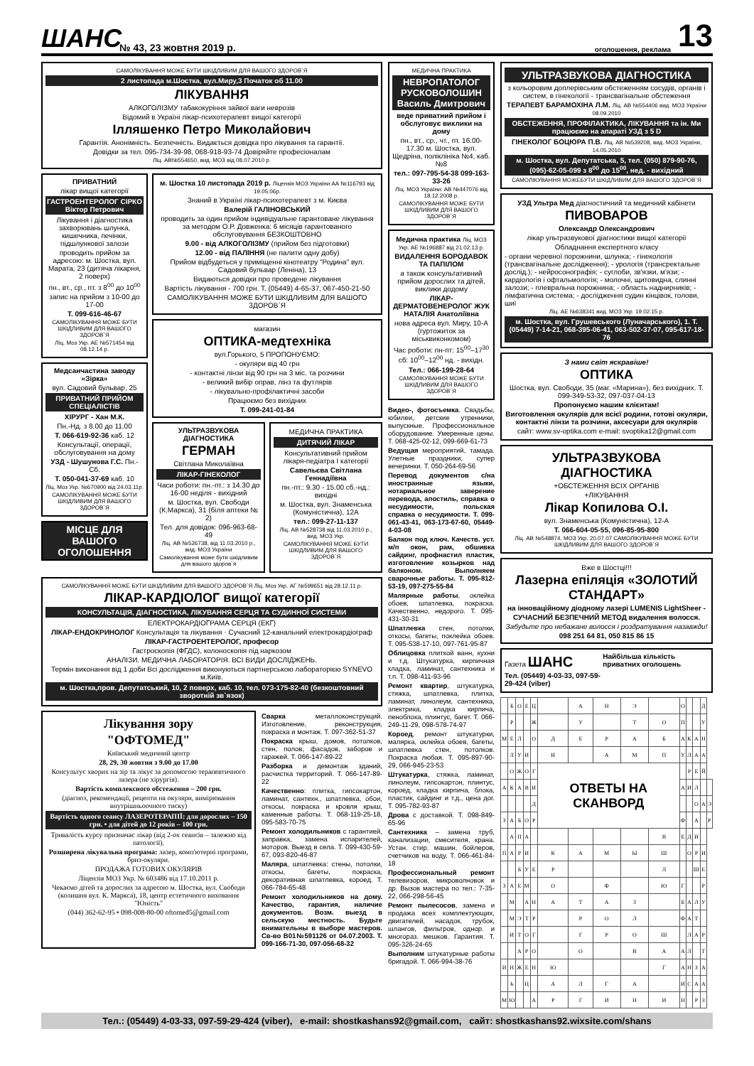ШАНС
№ 43, 23 жовтня 2019 р.
оголошення, реклама
13
САМОЛІКУВАННЯ МОЖЕ БУТИ ШКІДЛИВИМ ДЛЯ ВАШОГО ЗДОРОВ`Я
2 листопада м.Шостка, вул.Миру,3 Початок об 11.00
ЛІКУВАННЯ
АЛКОГОЛІЗМУ табакокуріння зайвої ваги неврозів
Відомий в Україні лікар-психотерапевт вищої категорії
Ілляшенко Петро Миколайович
Гарантія. Анонімність. Безпечність. Видається довідка про лікування та гарантії.
Довідки за тел. 095-734-39-98, 068-918-93-74 Довіряйте професіоналам
Ліц. АВ№554650, вид. МОЗ від 08.07.2010 р.
ПРИВАТНИЙ
лікар вищої категорії
ГАСТРОЕНТЕРОЛОГ СІРКО Віктор Петрович
Лікування і діагностика захворювань шлунка, кишечника, печінки, підшлункової залози
проводить прийом за адресою: м. Шостка, вул. Марата, 23 (дитяча лікарня, 2 поверх)
пн., вт., ср., пт. з 8<sup>00</sup> до 10<sup>00</sup>
запис на прийом з 10-00 до 17-00
Т. 099-616-46-67
САМОЛІКУВАННЯ МОЖЕ БУТИ ШКІДЛИВИМ ДЛЯ ВАШОГО ЗДОРОВ`Я
Ліц. Моз Укр. АЕ №571454 від 08.12.14 р.
Медсанчастина заводу «Зірка»
вул. Садовий бульвар, 25
ПРИВАТНИЙ ПРИЙОМ СПЕЦІАЛІСТІВ
ХІРУРГ - Хан М.К.
Пн.-Нд. з 8.00 до 11.00
Т. 066-619-92-36 каб. 12
Консультації, операції, обслуговування на дому
УЗД - Шушунова Г.С. Пн.-Сб.
Т. 050-041-37-69 каб. 10
Ліц. Моз Укр. №670900 від 24.03.11р.
САМОЛІКУВАННЯ МОЖЕ БУТИ ШКІДЛИВИМ ДЛЯ ВАШОГО ЗДОРОВ`Я
МІСЦЕ ДЛЯ ВАШОГО ОГОЛОШЕННЯ
м. Шостка 10 листопада 2019 р. Ліцензія МОЗ України АА №116793 від 19.05.06р.
Знаний в Україні лікар-психотерапевт з м. Києва
Валерій ГАЛІНОВСЬКИЙ
проводить за один прийом індивідуальне гарантоване лікування за методом О.Р. Довженка: 6 місяців гарантованого обслуговування БЕЗКОШТОВНО
9.00 - від АЛКОГОЛІЗМУ (прийом без підготовки)
12.00 - від ПАЛІННЯ (не палити одну добу)
Прийом відбудеться у приміщенні кінотеатру "Родина" вул. Садовий бульвар (Леніна), 13
Видаються довідки про проведене лікування
Вартість лікування - 700 грн. Т. (05449) 4-65-37, 067-450-21-50
САМОЛІКУВАННЯ МОЖЕ БУТИ ШКІДЛИВИМ ДЛЯ ВАШОГО ЗДОРОВ`Я
магазин
ОПТИКА-медтехніка
вул.Горького, 5 ПРОПОНУЄМО:
- окуляри від 40 грн
- контактні лінзи від 90 грн на 3 міс. та розчини
- великий вибір оправ, лінз та футлярів
- лікувально-профілактичні засоби
Працюємо без вихідних
Т. 099-241-01-84
УЛЬТРАЗВУКОВА ДІАГНОСТИКА
ГЕРМАН
Світлана Миколаївна
ЛІКАР-ГІНЕКОЛОГ
Часи роботи: пн.-пт.: з 14.30 до 16-00 неділя - вихідний
м. Шостка, вул. Свободи (К.Маркса), 31 (біля аптеки № 2)
Тел. для довідок: 096-963-68-49
Ліц. АВ №526738, від 11.03.2010 р., вид. МОЗ України
Самолікування може бути шкідливим для вашого здоров`я
МЕДИЧНА ПРАКТИКА
ДИТЯЧИЙ ЛІКАР
Консультативний прийом лікаря-педіатра І категорії
Савельєва Світлана Геннадіївна
пн.-пт.: 9.30 - 15.00 сб.-нд.: вихідні
м. Шостка, вул. Знаменська (Комуністична), 12А
тел.: 099-27-11-137
Ліц. АВ №528738 від 11.03.2010 р., вид. МОЗ Укр.
САМОЛІКУВАННЯ МОЖЕ БУТИ ШКІДЛИВИМ ДЛЯ ВАШОГО ЗДОРОВ`Я
САМОЛІКУВАННЯ МОЖЕ БУТИ ШКІДЛИВИМ ДЛЯ ВАШОГО ЗДОРОВ`Я Ліц. Моз Укр. АГ №599651 від 28.12.11 р.
ЛІКАР-КАРДІОЛОГ вищої категорії
КОНСУЛЬТАЦІЯ, ДІАГНОСТИКА, ЛІКУВАННЯ СЕРЦЯ ТА СУДИННОЇ СИСТЕМИ
ЕЛЕКТРОКАРДІОГРАМА СЕРЦЯ (ЕКГ)
ЛІКАР-ЕНДОКРИНОЛОГ Консультація та лікування · Сучасний 12-канальний електрокардіограф
ЛІКАР-ГАСТРОЕНТЕРОЛОГ, професор
Гастроскопія (ФГДС), колоноскопія під наркозом
АНАЛІЗИ. МЕДИЧНА ЛАБОРАТОРІЯ. ВСІ ВИДИ ДОСЛІДЖЕНЬ.
Термін виконання від 1 доби Всі дослідження виконуються партнерською лабораторією SYNEVO м.Київ.
м. Шостка,пров. Депутатський, 10, 2 поверх, каб. 10, тел. 073-175-82-40 (безкоштовний зворотній зв`язок)
Лікування зору
"ОФТОМЕД"
Київський медичний центр
28, 29, 30 жовтня з 9.00 до 17.00
Консультує хворих на зір та лікує за допомогою терапевтичного лазера (не хірургія).
Вартість комплексного обстеження – 200 грн.
(діагноз, рекомендації, рецепти на окуляри, вимірювання внутрішньоочного тиску)
Вартість одного сеансу ЛАЗЕРОТЕРАПІЇ: для дорослих – 150 грн. • для дітей до 12 років – 100 грн.
Тривалість курсу призначає лікар (від 2-ох сеансів – залежно від патології).
Розширена лікувальна програма: лазер, комп'ютерні програми, бриз-окуляри.
ПРОДАЖА ГОТОВИХ ОКУЛЯРІВ
Ліцензія МОЗ Укр. № 603486 від 17.10.2011 р.
Чекаємо дітей та дорослих за адресою м. Шостка, вул. Свободи (колишня вул. К. Маркса), 18, центр естетичного виховання "Юність"
(044) 362-62-95 • 098-008-80-00 oftomed5@gmail.com
Сварка металлоконструкций. Изготовление, реконструкция, покраска и монтаж. Т. 097-362-51-37
Покраска крыш, домов, потолков, стен, полов, фасадов, заборов и гаражей. Т. 066-147-89-22
Разборка и демонтаж зданий, расчистка территорий. Т. 066-147-89-22
Качественно: плитка, гипсокартон, ламинат, сантехн., шпатлевка, обои, откосы, покраска и кровля крыш, каменные работы. Т. 068-119-25-18, 095-583-70-75
Ремонт холодильников с гарантией, заправка, замена испарителей, моторов. Выезд в села. Т. 099-430-59-67, 093-820-46-87
Маляра, шпатлевка: стены, потолки, откосы, багеты, покраска, декоративная шпатлевка, короед. Т. 066-784-65-48
Ремонт холодильников на дому. Качество, гарантия, наличие документов. Возм. выезд в сельскую местность. Будьте внимательны в выборе мастеров. Св-во В01№591126 от 04.07.2003. Т. 099-166-71-30, 097-056-68-32
МЕДИЧНА ПРАКТИКА
НЕВРОПАТОЛОГ РУСКОВОЛОШИН Василь Дмитрович
веде приватний прийом і обслуговує виклики на дому
пн., вт., ср., чт., пт. 16.00-17.30 м. Шостка, вул. Щедріна, поліклініка №4, каб.№8
тел.: 097-795-54-38 099-163-33-26
Ліц. МОЗ України: АВ №447076 від 18.12.2008 р.
САМОЛІКУВАННЯ МОЖЕ БУТИ ШКІДЛИВИМ ДЛЯ ВАШОГО ЗДОРОВ`Я
Медична практика Ліц. МОЗ Укр. АЕ №196887 від 21.02.13 р.
ВИДАЛЕННЯ БОРОДАВОК ТА ПАПІЛОМ
а також консультативний прийом дорослих та дітей, виклики додому
ЛІКАР-ДЕРМАТОВЕНЕРОЛОГ ЖУК НАТАЛІЯ Анатоліївна
нова адреса вул. Миру, 10-А (гуртожиток за міськвиконкомом)
Час роботи: пн-пт: 15<sup>00</sup>–17<sup>30</sup> сб: 10<sup>00</sup>–12<sup>00</sup> нд. - вихідн.
Тел.: 066-199-28-64
САМОЛІКУВАННЯ МОЖЕ БУТИ ШКІДЛИВИМ ДЛЯ ВАШОГО ЗДОРОВ`Я
Видео-, фотосъемка. Свадьбы, юбилеи, детские утренники, выпускные. Профессиональное оборудование. Умеренные цены. Т. 068-425-02-12, 099-669-61-73
Ведущая мероприятий, тамада. Улетные праздники, супер вечеринки. Т. 050-264-69-56
Перевод документов с/на иностранные языки, нотариальное заверение перевода, апостиль, справка о несудимости, польская справка о несудимости. Т. 099-061-43-41, 063-173-67-60, 05449-4-03-08
Балкон под ключ. Качеств. уст. м/п окон, рам, обшивка сайдинг, профнастил пластик, изготовление козырков над балконом. Выполняем сварочные работы. Т. 095-812-53-19, 097-275-55-84
Малярные работы, оклейка обоев, шпатлевка, покраска. Качественно, недорого. Т. 095-431-30-31
Шпатлевка стен, потолки, откосы, багеты, поклейка обоев. Т. 095-538-17-10, 097-761-95-87
Облицовка плиткой ванн, кухни и т.д. Штукатурка, кирпичная кладка, ламинат, сантехника и т.п. Т. 098-411-93-96
Ремонт квартир, штукатурка, стяжка, шпатлевка, плитка, ламинат, линолеум, сантехника, электрика, кладка кирпича, пеноблока, плинтус, багет. Т. 066-249-11-29, 098-578-74-97
Короед, ремонт штукатурки, малярка, оклейка обоев, багеты, шпатлевка стен, потолков. Покраска любая. Т. 095-897-90-29, 066-945-23-53
Штукатурка, стяжка, ламинат, линолеум, гипсокартон, плинтус, короед, кладка кирпича, блока, пластик, сайдинг и т.д., цена дог. Т. 095-782-93-87
Дрова с доставкой. Т. 098-849-65-96
Сантехника – замена труб, канализации, смесителя, крана. Устан. стир. машин, бойлеров, счетчиков на воду. Т. 066-461-84-18
Профессиональный ремонт телевизоров, микроволновок и др. Вызов мастера по тел.: 7-35-22, 066-298-56-45
Ремонт пылесосов, замена и продажа всех комплектующих, двигателей, насадок, трубок, шлангов, фильтров, однор. и многораз. мешков. Гарантия. Т. 095-326-24-65
Выполним штукатурные работы бригадой. Т. 066-994-38-76
УЛЬТРАЗВУКОВА ДІАГНОСТИКА
з кольоровим доплерівським обстеженням сосудів, органів і систем, в гінекології - трансвагінальне обстеження
ТЕРАПЕВТ БАРАМОХІНА Л.М. Ліц. АВ №554406 вид. МОЗ України 08.09.2010
ОБСТЕЖЕННЯ, ПРОФІЛАКТИКА, ЛІКУВАННЯ та ін. Ми працюємо на апараті УЗД з 5 D
ГІНЕКОЛОГ БОЦЮРА П.В. Ліц. АВ №539208, вид. МОЗ України, 14.05.2010
м. Шостка, вул. Депутатська, 5, тел. (050) 879-90-76, (095)-62-05-099 з 8<sup>00</sup> до 15<sup>00</sup>, нед. - вихідний
САМОЛІКУВАННЯ МОЖЕБУТИ ШКІДЛИВИМ ДЛЯ ВАШОГО ЗДОРОВ`Я
УЗД Ультра Мед діагностичний та медичний кабінети
ПИВОВАРОВ
Олександр Олександрович
лікар ультразвукової діагностики вищої категорії
Обладнання експертного класу
- органи черевної порожнини, шлунка; - гінекологія (трансвагінальне дослідження); - урологія (трансректальне дослід.); - нейросонографія; - суглоби, зв'язки, м'язи; - кардіологія і офтальмологія; - молочні, щитовидна, слинні залози; - плевральна порожнина; - область наднирників; - лімфатична система; - дослідження судин кінцівок, голови, шиї
Ліц. АЕ №638341 вид. МОЗ Укр. 19.02.15 р.
м. Шостка, вул. Грушевського (Луначарського), 1. Т. (05449) 7-14-21, 068-395-06-41, 063-502-37-07, 095-617-18-76
З нами світ яскравіше!
ОПТИКА
Шостка, вул. Свободи, 35 (маг. «Марина»), без вихідних. Т. 099-349-53-32, 097-037-04-13
Пропонуємо нашим клієнтам!
Виготовлення окулярів для всієї родини, готові окуляри, контактні лінзи та розчини, аксесуари для окулярів
сайт: www.sv-optika.com e-mail: svoptika12@gmail.com
УЛЬТРАЗВУКОВА ДІАГНОСТИКА
+ОБСТЕЖЕННЯ ВСІХ ОРГАНІВ
+ЛІКУВАННЯ
Лікар Копилова О.І.
вул. Знаменська (Комуністична), 12-А
Т. 066-604-05-55, 096-85-95-800
Ліц. АВ №548874, МОЗ Укр. 20.07.07 САМОЛІКУВАННЯ МОЖЕ БУТИ ШКІДЛИВИМ ДЛЯ ВАШОГО ЗДОРОВ`Я
Вже в Шостці!!!
Лазерна епіляція «ЗОЛОТИЙ СТАНДАРТ»
на інноваційному діодному лазері LUMENIS LightSheer -
СУЧАСНИЙ БЕЗПЕЧНИЙ МЕТОД видалення волосся.
Забудьте про небажане волосся і роздратування назавжди!
098 251 64 81, 050 815 86 15
Газета ШАНС
Тел. (05449) 4-03-33, 097-59-29-424 (viber)
Найбільша кількість приватних оголошень
| | Б | О | Е | Ц | | А | Н | Э | | О | | | Д | |
| | Р | | | Ж | | У | | Т | О | П | | | У | |
| М | Е | Л | | О | Д | Е | Р | А | Б | А | К | А | Н | |
| | Л | У | И | | И | | А | М | П | У | Л | А | А | |
| | О | Ж | О | Г | ОТВЕТЫ НА СКАНВОРД | | | | | | Р | Е | Й | |
| А | К | А | В | И | | | | | | А | И | Л | | |
| | | | | Д | | | | | | | | О | А | Э |
| З | А | Б | О | Р | | | | | | Ф | | А | | Р |
| | А | П | А | | | | | | В | Е | Д | И | | |
| П | А | Р | И | | К | А | М | Ы | Ш | | О | Р | И | |
| | | Б | У | Е | Р | | | | Л | | | Ш | Е | |
| З | А | Е | М | | О | | Ф | | Ю | Г | | | Р | |
| | М | | А | Н | А | Т | А | З | | Б | А | Л | У | |
| | М | Э | Т | Р | | Р | О | Л | | Ф | А | Т | | |
| | И | Т | О | Г | | Г | Р | О | Ш | | Л | А | Р | |
| | | А | Р | О | | О | | В | А | А | Л | | Т | |
| И | Н | Ж | Е | Н | Ю | | | | Г | А | Н | З | А | |
| | Ь | | Ц | | А | Л | Г | А | | И | С | А | А | |
| М | Ю | | | А | Р | Г | И | Н | И | Н | | Р | З | |
Тел.: (05449) 4-03-33, 097-59-29-424 (viber), e-mail: shostkashans92@gmail.com, сайт: shostkashans92.wixsite.com/shans